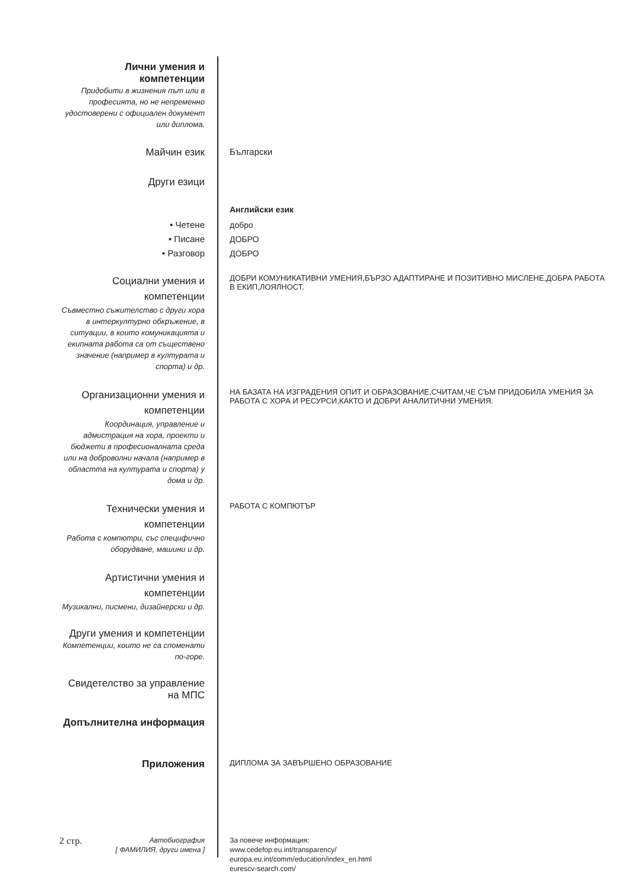Лични умения и компетенции
Придобити в жизнения път или в професията, но не непременно удостоверени с официален документ или диплома.
Майчин език Български
Други езици
Английски език
• Четене
• Писане
• Разговор
добро
ДОБРО
ДОБРО
Социални умения и компетенции
Съвместно съжителство с други хора в интеркултурно обкръжение, в ситуации, в които комуникацията и екипната работа са от съществено значение (например в културата и спорта) и др.
ДОБРИ КОМУНИКАТИВНИ УМЕНИЯ,БЪРЗО АДАПТИРАНЕ И ПОЗИТИВНО МИСЛЕНЕ,ДОБРА РАБОТА В ЕКИП,ЛОЯЛНОСТ.
Организационни умения и компетенции
Координация, управление и адмистрация на хора, проекти и бюджети в професионалната среда или на доброволни начала (например в областта на културата и спорта) у дома и др.
НА БАЗАТА НА ИЗГРАДЕНИЯ ОПИТ И ОБРАЗОВАНИЕ,СЧИТАМ,ЧЕ СЪМ ПРИДОБИЛА УМЕНИЯ ЗА РАБОТА С ХОРА И РЕСУРСИ,КАКТО И ДОБРИ АНАЛИТИЧНИ УМЕНИЯ.
Технически умения и компетенции
Работа с компютри, със специфично оборудване, машини и др.
РАБОТА С КОМПЮТЪР
Артистични умения и компетенции
Музикални, писмени, дизайнерски и др.
Други умения и компетенции
Компетенции, които не са споменати по-горе.
Свидетелство за управление на МПС
Допълнителна информация
Приложения
ДИПЛОМА ЗА ЗАВЪРШЕНО ОБРАЗОВАНИЕ
2 стр. Автобиография
[ ФАМИЛИЯ, други имена ]
За повече информация:
www.cedefop.eu.int/transparency/
europa.eu.int/comm/education/index_en.html
eurescv-search.com/